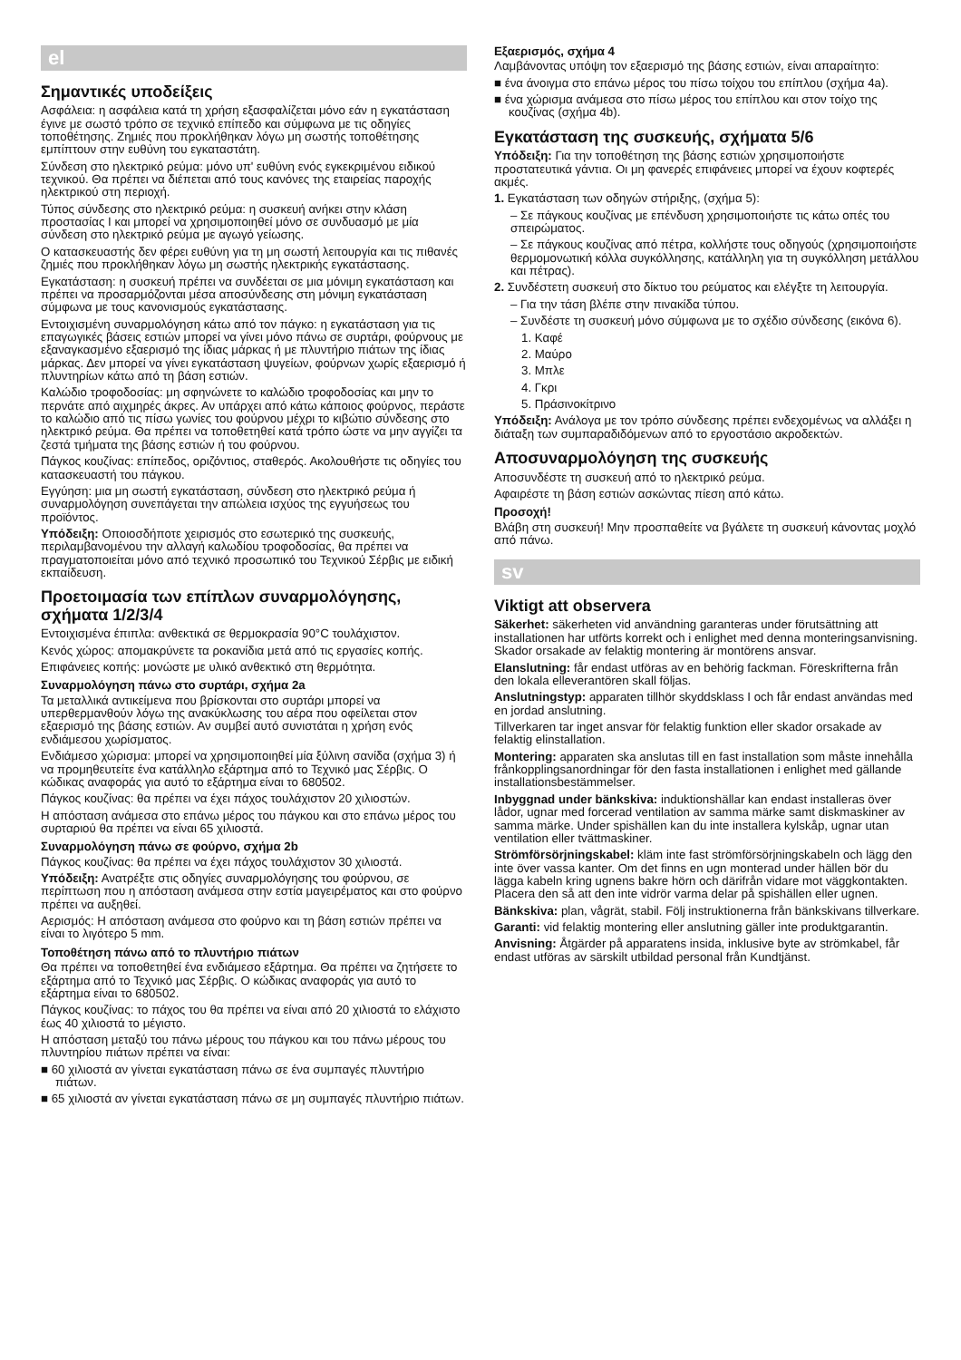el
Σημαντικές υποδείξεις
Ασφάλεια: η ασφάλεια κατά τη χρήση εξασφαλίζεται μόνο εάν η εγκατάσταση έγινε με σωστό τρόπο σε τεχνικό επίπεδο και σύμφωνα με τις οδηγίες τοποθέτησης. Ζημιές που προκλήθηκαν λόγω μη σωστής τοποθέτησης εμπίπτουν στην ευθύνη του εγκαταστάτη.
Σύνδεση στο ηλεκτρικό ρεύμα: μόνο υπ' ευθύνη ενός εγκεκριμένου ειδικού τεχνικού. Θα πρέπει να διέπεται από τους κανόνες της εταιρείας παροχής ηλεκτρικού στη περιοχή.
Τύπος σύνδεσης στο ηλεκτρικό ρεύμα: η συσκευή ανήκει στην κλάση προστασίας I και μπορεί να χρησιμοποιηθεί μόνο σε συνδυασμό με μία σύνδεση στο ηλεκτρικό ρεύμα με αγωγό γείωσης.
Ο κατασκευαστής δεν φέρει ευθύνη για τη μη σωστή λειτουργία και τις πιθανές ζημιές που προκλήθηκαν λόγω μη σωστής ηλεκτρικής εγκατάστασης.
Εγκατάσταση: η συσκευή πρέπει να συνδέεται σε μια μόνιμη εγκατάσταση και πρέπει να προσαρμόζονται μέσα αποσύνδεσης στη μόνιμη εγκατάσταση σύμφωνα με τους κανονισμούς εγκατάστασης.
Εντοιχισμένη συναρμολόγηση κάτω από τον πάγκο: η εγκατάσταση για τις επαγωγικές βάσεις εστιών μπορεί να γίνει μόνο πάνω σε συρτάρι, φούρνους με εξαναγκασμένο εξαερισμό της ίδιας μάρκας ή με πλυντήριο πιάτων της ίδιας μάρκας. Δεν μπορεί να γίνει εγκατάσταση ψυγείων, φούρνων χωρίς εξαερισμό ή πλυντηρίων κάτω από τη βάση εστιών.
Καλώδιο τροφοδοσίας: μη σφηνώνετε το καλώδιο τροφοδοσίας και μην το περνάτε από αιχμηρές άκρες. Αν υπάρχει από κάτω κάποιος φούρνος, περάστε το καλώδιο από τις πίσω γωνίες του φούρνου μέχρι το κιβώτιο σύνδεσης στο ηλεκτρικό ρεύμα. Θα πρέπει να τοποθετηθεί κατά τρόπο ώστε να μην αγγίζει τα ζεστά τμήματα της βάσης εστιών ή του φούρνου.
Πάγκος κουζίνας: επίπεδος, οριζόντιος, σταθερός. Ακολουθήστε τις οδηγίες του κατασκευαστή του πάγκου.
Εγγύηση: μια μη σωστή εγκατάσταση, σύνδεση στο ηλεκτρικό ρεύμα ή συναρμολόγηση συνεπάγεται την απώλεια ισχύος της εγγυήσεως του προϊόντος.
Υπόδειξη: Οποιοσδήποτε χειρισμός στο εσωτερικό της συσκευής, περιλαμβανομένου την αλλαγή καλωδίου τροφοδοσίας, θα πρέπει να πραγματοποιείται μόνο από τεχνικό προσωπικό του Τεχνικού Σέρβις με ειδική εκπαίδευση.
Προετοιμασία των επίπλων συναρμολόγησης, σχήματα 1/2/3/4
Εντοιχισμένα έπιπλα: ανθεκτικά σε θερμοκρασία 90°C τουλάχιστον.
Κενός χώρος: απομακρύνετε τα ροκανίδια μετά από τις εργασίες κοπής.
Επιφάνειες κοπής: μονώστε με υλικό ανθεκτικό στη θερμότητα.
Συναρμολόγηση πάνω στο συρτάρι, σχήμα 2a
Τα μεταλλικά αντικείμενα που βρίσκονται στο συρτάρι μπορεί να υπερθερμανθούν λόγω της ανακύκλωσης του αέρα που οφείλεται στον εξαερισμό της βάσης εστιών. Αν συμβεί αυτό συνιστάται η χρήση ενός ενδιάμεσου χωρίσματος.
Ενδιάμεσο χώρισμα: μπορεί να χρησιμοποιηθεί μία ξύλινη σανίδα (σχήμα 3) ή να προμηθευτείτε ένα κατάλληλο εξάρτημα από το Τεχνικό μας Σέρβις. Ο κώδικας αναφοράς για αυτό το εξάρτημα είναι το 680502.
Πάγκος κουζίνας: θα πρέπει να έχει πάχος τουλάχιστον 20 χιλιοστών.
Η απόσταση ανάμεσα στο επάνω μέρος του πάγκου και στο επάνω μέρος του συρταριού θα πρέπει να είναι 65 χιλιοστά.
Συναρμολόγηση πάνω σε φούρνο, σχήμα 2b
Πάγκος κουζίνας: θα πρέπει να έχει πάχος τουλάχιστον 30 χιλιοστά.
Υπόδειξη: Ανατρέξτε στις οδηγίες συναρμολόγησης του φούρνου, σε περίπτωση που η απόσταση ανάμεσα στην εστία μαγειρέματος και στο φούρνο πρέπει να αυξηθεί.
Αερισμός: Η απόσταση ανάμεσα στο φούρνο και τη βάση εστιών πρέπει να είναι το λιγότερο 5 mm.
Τοποθέτηση πάνω από το πλυντήριο πιάτων
Θα πρέπει να τοποθετηθεί ένα ενδιάμεσο εξάρτημα. Θα πρέπει να ζητήσετε το εξάρτημα από το Τεχνικό μας Σέρβις. Ο κώδικας αναφοράς για αυτό το εξάρτημα είναι το 680502.
Πάγκος κουζίνας: το πάχος του θα πρέπει να είναι από 20 χιλιοστά το ελάχιστο έως 40 χιλιοστά το μέγιστο.
Η απόσταση μεταξύ του πάνω μέρους του πάγκου και του πάνω μέρους του πλυντηρίου πιάτων πρέπει να είναι:
■ 60 χιλιοστά αν γίνεται εγκατάσταση πάνω σε ένα συμπαγές πλυντήριο πιάτων.
■ 65 χιλιοστά αν γίνεται εγκατάσταση πάνω σε μη συμπαγές πλυντήριο πιάτων.
Εξαερισμός, σχήμα 4
Λαμβάνοντας υπόψη τον εξαερισμό της βάσης εστιών, είναι απαραίτητο:
■ ένα άνοιγμα στο επάνω μέρος του πίσω τοίχου του επίπλου (σχήμα 4a).
■ ένα χώρισμα ανάμεσα στο πίσω μέρος του επίπλου και στον τοίχο της κουζίνας (σχήμα 4b).
Εγκατάσταση της συσκευής, σχήματα 5/6
Υπόδειξη: Για την τοποθέτηση της βάσης εστιών χρησιμοποιήστε προστατευτικά γάντια. Οι μη φανερές επιφάνειες μπορεί να έχουν κοφτερές ακμές.
1. Εγκατάσταση των οδηγών στήριξης, (σχήμα 5):
– Σε πάγκους κουζίνας με επένδυση χρησιμοποιήστε τις κάτω οπές του σπειρώματος.
– Σε πάγκους κουζίνας από πέτρα, κολλήστε τους οδηγούς (χρησιμοποιήστε θερμομονωτική κόλλα συγκόλλησης, κατάλληλη για τη συγκόλληση μετάλλου και πέτρας).
2. Συνδέστετη συσκευή στο δίκτυο του ρεύματος και ελέγξτε τη λειτουργία.
– Για την τάση βλέπε στην πινακίδα τύπου.
– Συνδέστε τη συσκευή μόνο σύμφωνα με το σχέδιο σύνδεσης (εικόνα 6).
1. Καφέ
2. Μαύρο
3. Μπλε
4. Γκρι
5. Πράσινοκίτρινο
Υπόδειξη: Ανάλογα με τον τρόπο σύνδεσης πρέπει ενδεχομένως να αλλάξει η διάταξη των συμπαραδιδόμενων από το εργοστάσιο ακροδεκτών.
Αποσυναρμολόγηση της συσκευής
Αποσυνδέστε τη συσκευή από το ηλεκτρικό ρεύμα.
Αφαιρέστε τη βάση εστιών ασκώντας πίεση από κάτω.
Προσοχή!
Βλάβη στη συσκευή! Μην προσπαθείτε να βγάλετε τη συσκευή κάνοντας μοχλό από πάνω.
sv
Viktigt att observera
Säkerhet: säkerheten vid användning garanteras under förutsättning att installationen har utförts korrekt och i enlighet med denna monteringsanvisning. Skador orsakade av felaktig montering är montörens ansvar.
Elanslutning: får endast utföras av en behörig fackman. Föreskrifterna från den lokala elleverantören skall följas.
Anslutningstyp: apparaten tillhör skyddsklass I och får endast användas med en jordad anslutning.
Tillverkaren tar inget ansvar för felaktig funktion eller skador orsakade av felaktig elinstallation.
Montering: apparaten ska anslutas till en fast installation som måste innehålla frånkopplingsanordningar för den fasta installationen i enlighet med gällande installationsbestämmelser.
Inbyggnad under bänkskiva: induktionshällar kan endast installeras över lådor, ugnar med forcerad ventilation av samma märke samt diskmaskiner av samma märke. Under spishällen kan du inte installera kylskåp, ugnar utan ventilation eller tvättmaskiner.
Strömförsörjningskabel: kläm inte fast strömförsörjningskabeln och lägg den inte över vassa kanter. Om det finns en ugn monterad under hällen bör du lägga kabeln kring ugnens bakre hörn och därifrån vidare mot väggkontakten. Placera den så att den inte vidrör varma delar på spishällen eller ugnen.
Bänkskiva: plan, vågrät, stabil. Följ instruktionerna från bänkskivans tillverkare.
Garanti: vid felaktig montering eller anslutning gäller inte produktgarantin.
Anvisning: Åtgärder på apparatens insida, inklusive byte av strömkabel, får endast utföras av särskilt utbildad personal från Kundtjänst.